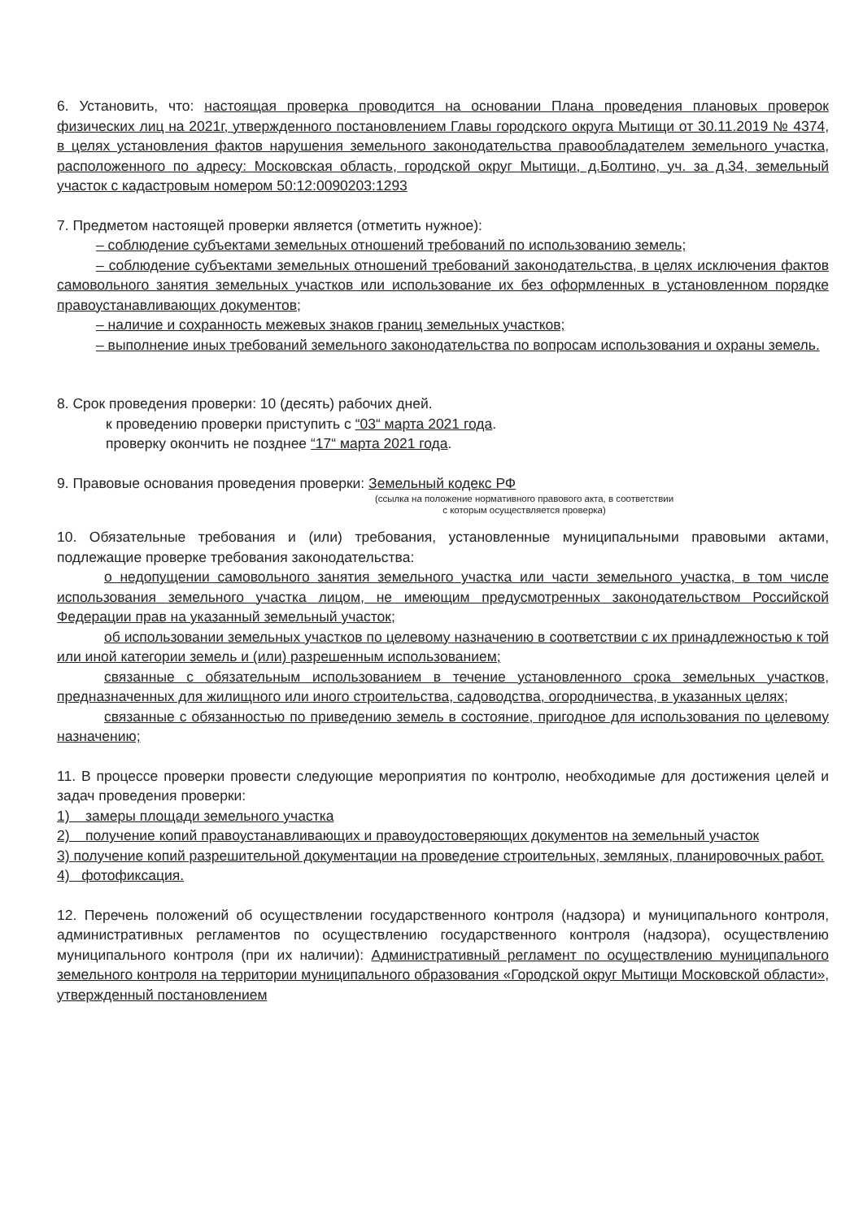6. Установить, что: настоящая проверка проводится на основании Плана проведения плановых проверок физических лиц на 2021г, утвержденного постановлением Главы городского округа Мытищи от 30.11.2019 № 4374, в целях установления фактов нарушения земельного законодательства правообладателем земельного участка, расположенного по адресу: Московская область, городской округ Мытищи, д.Болтино, уч. за д.34, земельный участок с кадастровым номером 50:12:0090203:1293
7. Предметом настоящей проверки является (отметить нужное):
– соблюдение субъектами земельных отношений требований по использованию земель;
– соблюдение субъектами земельных отношений требований законодательства, в целях исключения фактов самовольного занятия земельных участков или использование их без оформленных в установленном порядке правоустанавливающих документов;
– наличие и сохранность межевых знаков границ земельных участков;
– выполнение иных требований земельного законодательства по вопросам использования и охраны земель.
8. Срок проведения проверки: 10 (десять) рабочих дней.
к проведению проверки приступить с “03“ марта 2021 года.
проверку окончить не позднее “17“ марта 2021 года.
9. Правовые основания проведения проверки: Земельный кодекс РФ
(ссылка на положение нормативного правового акта, в соответствии
с которым осуществляется проверка)
10. Обязательные требования и (или) требования, установленные муниципальными правовыми актами, подлежащие проверке требования законодательства:
о недопущении самовольного занятия земельного участка или части земельного участка, в том числе использования земельного участка лицом, не имеющим предусмотренных законодательством Российской Федерации прав на указанный земельный участок;
об использовании земельных участков по целевому назначению в соответствии с их принадлежностью к той или иной категории земель и (или) разрешенным использованием;
связанные с обязательным использованием в течение установленного срока земельных участков, предназначенных для жилищного или иного строительства, садоводства, огородничества, в указанных целях;
связанные с обязанностью по приведению земель в состояние, пригодное для использования по целевому назначению;
11. В процессе проверки провести следующие мероприятия по контролю, необходимые для достижения целей и задач проведения проверки:
1) замеры площади земельного участка
2) получение копий правоустанавливающих и правоудостоверяющих документов на земельный участок
3) получение копий разрешительной документации на проведение строительных, земляных, планировочных работ.
4) фотофиксация.
12. Перечень положений об осуществлении государственного контроля (надзора) и муниципального контроля, административных регламентов по осуществлению государственного контроля (надзора), осуществлению муниципального контроля (при их наличии): Административный регламент по осуществлению муниципального земельного контроля на территории муниципального образования «Городской округ Мытищи Московской области», утвержденный постановлением